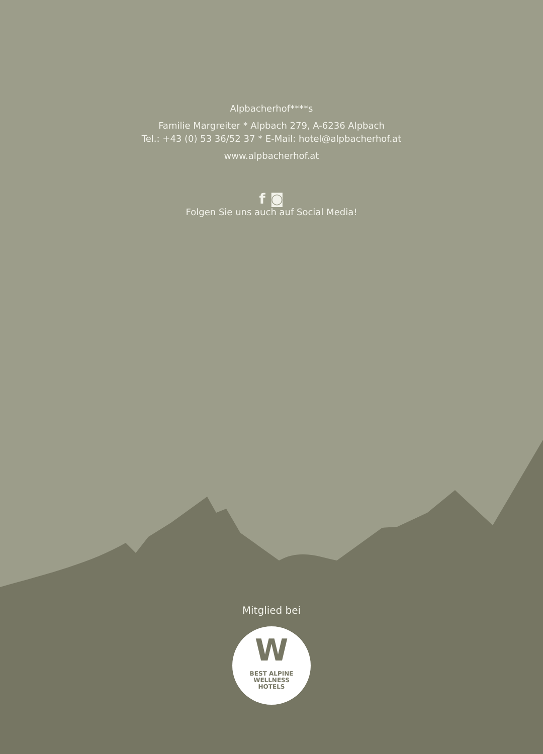Alpbacherhof****s
Familie Margreiter * Alpbach 279, A-6236 Alpbach
Tel.: +43 (0) 53 36/52 37 * E-Mail: hotel@alpbacherhof.at
www.alpbacherhof.at
f ◙
Folgen Sie uns auch auf Social Media!
Mitglied bei
W
BEST ALPINE
WELLNESS
HOTELS